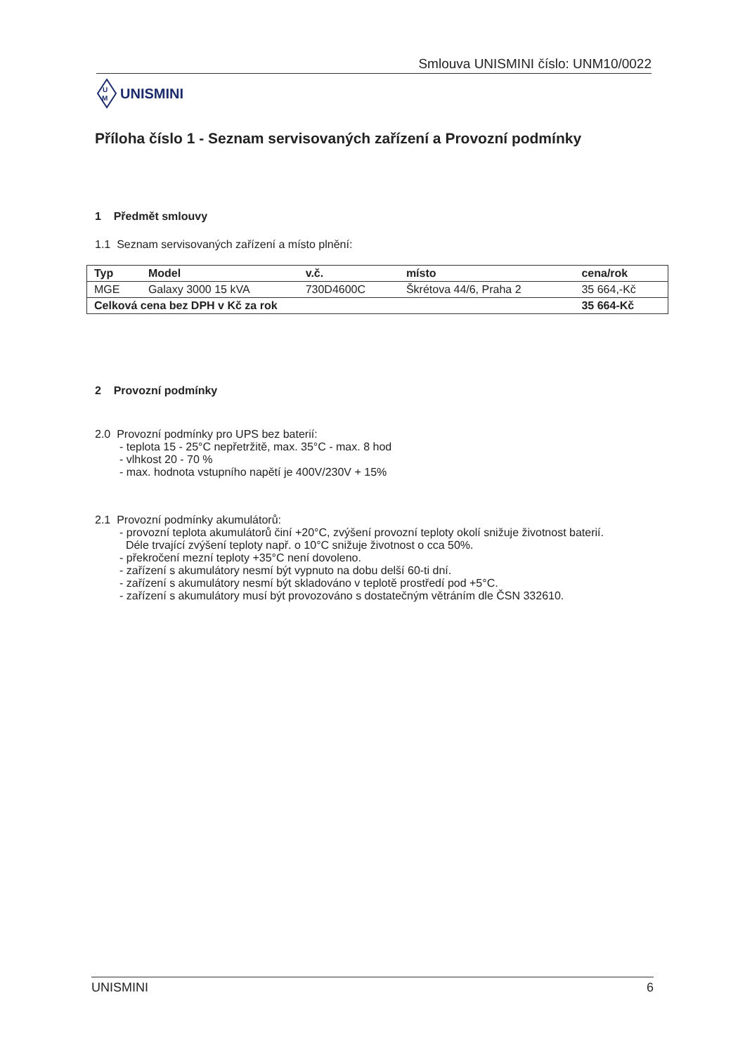Smlouva UNISMINI číslo: UNM10/0022
U
M
UNISMINI
Příloha číslo 1 - Seznam servisovaných zařízení a Provozní podmínky
1 Předmět smlouvy
1.1 Seznam servisovaných zařízení a místo plnění:
| Typ | Model | v.č. | místo | cena/rok |
| --- | --- | --- | --- | --- |
| MGE | Galaxy 3000 15 kVA | 730D4600C | Škrétova 44/6, Praha 2 | 35 664,-Kč |
| Celková cena bez DPH v Kč za rok | | | | 35 664-Kč |
2 Provozní podmínky
2.0 Provozní podmínky pro UPS bez baterií:
- teplota 15 - 25°C nepřetržitě, max. 35°C - max. 8 hod
- vlhkost 20 - 70 %
- max. hodnota vstupního napětí je 400V/230V + 15%
2.1 Provozní podmínky akumulátorů:
- provozní teplota akumulátorů činí +20°C, zvýšení provozní teploty okolí snižuje životnost baterií.
Déle trvající zvýšení teploty např. o 10°C snižuje životnost o cca 50%.
- překročení mezní teploty +35°C není dovoleno.
- zařízení s akumulátory nesmí být vypnuto na dobu delší 60-ti dní.
- zařízení s akumulátory nesmí být skladováno v teplotě prostředí pod +5°C.
- zařízení s akumulátory musí být provozováno s dostatečným větráním dle ČSN 332610.
UNISMINI 6